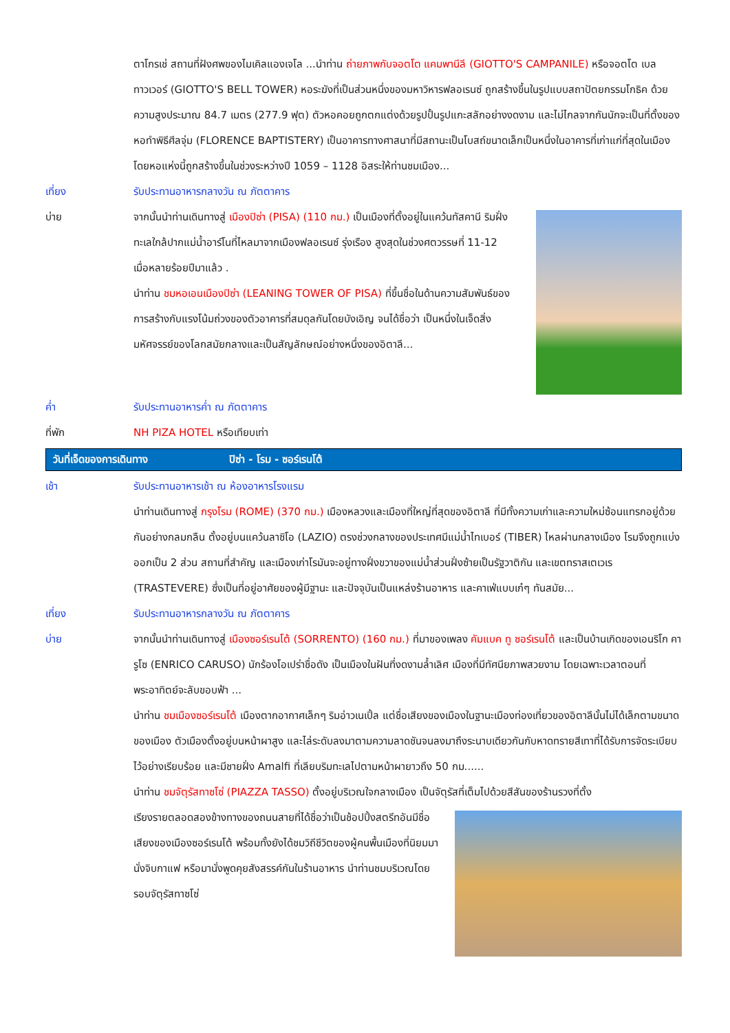ตาโกรเช่ สถานที่ฝังศพของไมเคิลแองเจโล ...นำท่าน ถ่ายภาพกับจอตโต แคมพานีลี (GIOTTO'S CAMPANILE) หรือจอตโต เบล ทาวเวอร์ (GIOTTO'S BELL TOWER) หอระฆังที่เป็นส่วนหนึ่งของมหาวิหารฟลอเรนซ์ ถูกสร้างขึ้นในรูปแบบสถาปัตยกรรมโกธิค ด้วยความสูงประมาณ 84.7 เมตร (277.9 ฟุต) ตัวหอคอยถูกตกแต่งด้วยรูปปั้นรูปแกะสลักอย่างงดงาม และไม่ไกลจากกันนักจะเป็นที่ตั้งของหอทำพิธีศีลจุ่ม (FLORENCE BAPTISTERY) เป็นอาคารทางศาสนาที่มีสถานะเป็นโบสถ์ขนาดเล็กเป็นหนึ่งในอาคารที่เก่าแก่ที่สุดในเมือง โดยหอแห่งนี้ถูกสร้างขึ้นในช่วงระหว่างปี 1059 – 1128 อิสระให้ท่านชมเมือง...
เที่ยง รับประทานอาหารกลางวัน ณ ภัตตาคาร
บ่าย จากนั้นนำท่านเดินทางสู่ เมืองปิซ่า (PISA) (110 กม.) เป็นเมืองที่ตั้งอยู่ในแคว้นทัสคานี ริมฝั่งทะเลใกล้ปากแม่น้ำอาร์โนที่ไหลมาจากเมืองฟลอเรนซ์ รุ่งเรือง สูงสุดในช่วงศตวรรษที่ 11-12 เมื่อหลายร้อยปีมาแล้ว .
นำท่าน ชมหอเอนเมืองปิซ่า (LEANING TOWER OF PISA) ที่ขึ้นชื่อในด้านความสัมพันธ์ของการสร้างกับแรงโน้มถ่วงของตัวอาคารที่สมดุลกันโดยบังเอิญ จนได้ชื่อว่า เป็นหนึ่งในเจ็ดสิ่งมหัศจรรย์ของโลกสมัยกลางและเป็นสัญลักษณ์อย่างหนึ่งของอิตาลี...
ค่ำ รับประทานอาหารค่ำ ณ ภัตตาคาร
ที่พัก NH PIZA HOTEL หรือเทียบเท่า
วันที่เจ็ดของการเดินทาง ปิซ่า - โรม - ซอร์เรนโต้
เช้า รับประทานอาหารเช้า ณ ห้องอาหารโรงแรม
นำท่านเดินทางสู่ กรุงโรม (ROME) (370 กม.) เมืองหลวงและเมืองที่ใหญ่ที่สุดของอิตาลี ที่มีทั้งความเก่าและความใหม่ซ้อนแทรกอยู่ด้วยกันอย่างกลมกลืน ตั้งอยู่บนแคว้นลาซิโอ (LAZIO) ตรงช่วงกลางของประเทศมีแม่น้ำไทเบอร์ (TIBER) ไหลผ่านกลางเมือง โรมจึงถูกแบ่งออกเป็น 2 ส่วน สถานที่สำคัญ และเมืองเก่าโรมันจะอยู่ทางฝั่งขวาของแม่น้ำส่วนฝั่งซ้ายเป็นรัฐวาติกัน และเขตทราสเตเวเร (TRASTEVERE) ซึ่งเป็นที่อยู่อาศัยของผู้มีฐานะ และปัจจุบันเป็นแหล่งร้านอาหาร และคาเฟ่แบบเก๋ๆ ทันสมัย...
เที่ยง รับประทานอาหารกลางวัน ณ ภัตตาคาร
บ่าย จากนั้นนำท่านเดินทางสู่ เมืองซอร์เรนโต้ (SORRENTO) (160 กม.) ที่มาของเพลง คัมแบค ทู ซอร์เรนโต้ และเป็นบ้านเกิดของเอนริโก คารูโซ (ENRICO CARUSO) นักร้องโอเปร่าชื่อดัง เป็นเมืองในฝันที่งดงามล้ำเลิศ เมืองที่มีทัศนียภาพสวยงาม โดยเฉพาะเวลาตอนที่พระอาทิตย์จะลับขอบฟ้า ...
นำท่าน ชมเมืองซอร์เรนโต้ เมืองตากอากาศเล็กๆ ริมอ่าวเนเปิ้ล แต่ชื่อเสียงของเมืองในฐานะเมืองท่องเที่ยวของอิตาลีนั้นไม่ได้เล็กตามขนาดของเมือง ตัวเมืองตั้งอยู่บนหน้าผาสูง และไล่ระดับลงมาตามความลาดชันจนลงมาถึงระนาบเดียวกันกับหาดทรายสีเทาที่ได้รับการจัดระเบียบไว้อย่างเรียบร้อย และมีชายฝั่ง Amalfi ที่เลียบริมทะเลไปตามหน้าผายาวถึง 50 กม......
นำท่าน ชมจัตุรัสทาซโซ่ (PIAZZA TASSO) ตั้งอยู่บริเวณใจกลางเมือง เป็นจัตุรัสที่เต็มไปด้วยสีสันของร้านรวงที่ตั้ง
เรียงรายตลอดสองข้างทางของถนนสายที่ได้ชื่อว่าเป็นช้อปปิ้งสตรีทอันมีชื่อเสียงของเมืองซอร์เรนโต้ พร้อมทั้งยังได้ชมวิถีชีวิตของผู้คนพื้นเมืองที่นิยมมานั่งจิบกาแฟ หรือมานั่งพูดคุยสังสรรค์กันในร้านอาหาร นำท่านชมบริเวณโดยรอบจัตุรัสทาซโซ่